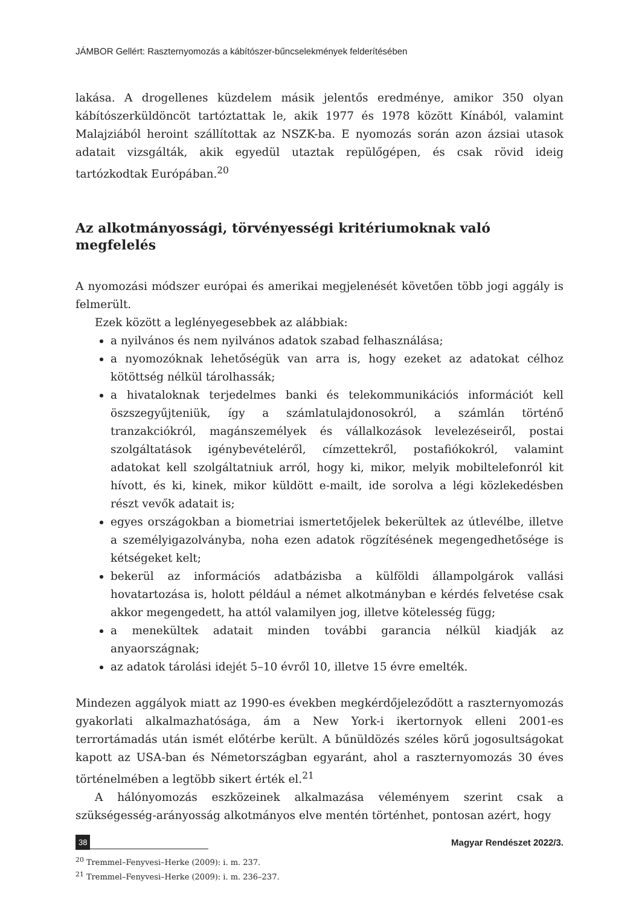JÁMBOR Gellért: Raszternyomozás a kábítószer-bűncselekmények felderítésében
lakása. A drogellenes küzdelem másik jelentős eredménye, amikor 350 olyan kábítószerküldöncöt tartóztattak le, akik 1977 és 1978 között Kínából, valamint Malajziából heroint szállítottak az NSZK-ba. E nyomozás során azon ázsiai utasok adatait vizsgálták, akik egyedül utaztak repülőgépen, és csak rövid ideig tartózkodtak Európában.<sup>20</sup>
Az alkotmányossági, törvényességi kritériumoknak való megfelelés
A nyomozási módszer európai és amerikai megjelenését követően több jogi aggály is felmerült.
Ezek között a leglényegesebbek az alábbiak:
a nyilvános és nem nyilvános adatok szabad felhasználása;
a nyomozóknak lehetőségük van arra is, hogy ezeket az adatokat célhoz kötöttség nélkül tárolhassák;
a hivataloknak terjedelmes banki és telekommunikációs információt kell öszszegyűjteniük, így a számlatulajdonosokról, a számlán történő tranzakciókról, magánszemélyek és vállalkozások levelezéseiről, postai szolgáltatások igénybevételéről, címzettekről, postafiókokról, valamint adatokat kell szolgáltatniuk arról, hogy ki, mikor, melyik mobiltelefonról kit hívott, és ki, kinek, mikor küldött e-mailt, ide sorolva a légi közlekedésben részt vevők adatait is;
egyes országokban a biometriai ismertetőjelek bekerültek az útlevélbe, illetve a személyigazolványba, noha ezen adatok rögzítésének megengedhetősége is kétségeket kelt;
bekerül az információs adatbázisba a külföldi állampolgárok vallási hovatartozása is, holott például a német alkotmányban e kérdés felvetése csak akkor megengedett, ha attól valamilyen jog, illetve kötelesség függ;
a menekültek adatait minden további garancia nélkül kiadják az anyaországnak;
az adatok tárolási idejét 5–10 évről 10, illetve 15 évre emelték.
Mindezen aggályok miatt az 1990-es években megkérdőjeleződött a raszternyomozás gyakorlati alkalmazhatósága, ám a New York-i ikertornyok elleni 2001-es terrortámadás után ismét előtérbe került. A bűnüldözés széles körű jogosultságokat kapott az USA-ban és Németországban egyaránt, ahol a raszternyomozás 30 éves történelmében a legtöbb sikert érték el.<sup>21</sup>
A hálónyomozás eszközeinek alkalmazása véleményem szerint csak a szükségesség-arányosság alkotmányos elve mentén történhet, pontosan azért, hogy
<sup>20</sup> Tremmel–Fenyvesi–Herke (2009): i. m. 237.
<sup>21</sup> Tremmel–Fenyvesi–Herke (2009): i. m. 236–237.
38 Magyar Rendészet 2022/3.